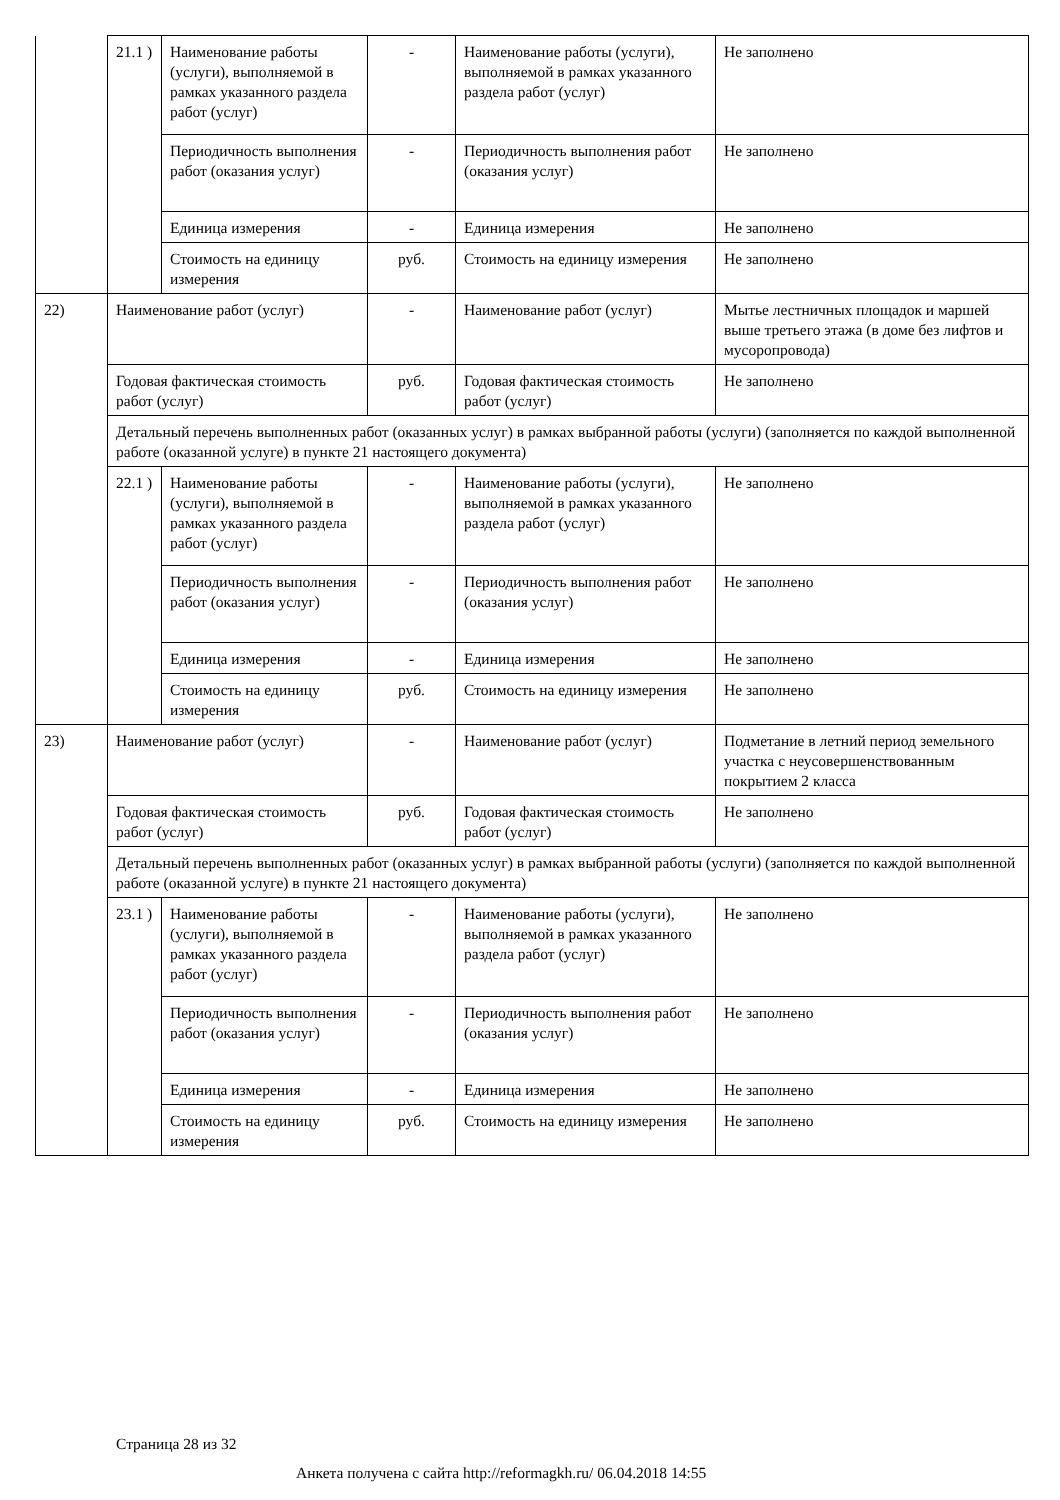| | 21.1 ) | Наименование работы (услуги), выполняемой в рамках указанного раздела работ (услуг) | - | Наименование работы (услуги), выполняемой в рамках указанного раздела работ (услуг) | Не заполнено |
| | | Периодичность выполнения работ (оказания услуг) | - | Периодичность выполнения работ (оказания услуг) | Не заполнено |
| | | Единица измерения | - | Единица измерения | Не заполнено |
| | | Стоимость на единицу измерения | руб. | Стоимость на единицу измерения | Не заполнено |
| 22) | Наименование работ (услуг) | | - | Наименование работ (услуг) | Мытье лестничных площадок и маршей выше третьего этажа (в доме без лифтов и мусоропровода) |
| | Годовая фактическая стоимость работ (услуг) | | руб. | Годовая фактическая стоимость работ (услуг) | Не заполнено |
| | Детальный перечень выполненных работ (оказанных услуг) в рамках выбранной работы (услуги) (заполняется по каждой выполненной работе (оказанной услуге) в пункте 21 настоящего документа) | | | | |
| | 22.1 ) | Наименование работы (услуги), выполняемой в рамках указанного раздела работ (услуг) | - | Наименование работы (услуги), выполняемой в рамках указанного раздела работ (услуг) | Не заполнено |
| | | Периодичность выполнения работ (оказания услуг) | - | Периодичность выполнения работ (оказания услуг) | Не заполнено |
| | | Единица измерения | - | Единица измерения | Не заполнено |
| | | Стоимость на единицу измерения | руб. | Стоимость на единицу измерения | Не заполнено |
| 23) | Наименование работ (услуг) | | - | Наименование работ (услуг) | Подметание в летний период земельного участка с неусовершенствованным покрытием 2 класса |
| | Годовая фактическая стоимость работ (услуг) | | руб. | Годовая фактическая стоимость работ (услуг) | Не заполнено |
| | Детальный перечень выполненных работ (оказанных услуг) в рамках выбранной работы (услуги) (заполняется по каждой выполненной работе (оказанной услуге) в пункте 21 настоящего документа) | | | | |
| | 23.1 ) | Наименование работы (услуги), выполняемой в рамках указанного раздела работ (услуг) | - | Наименование работы (услуги), выполняемой в рамках указанного раздела работ (услуг) | Не заполнено |
| | | Периодичность выполнения работ (оказания услуг) | - | Периодичность выполнения работ (оказания услуг) | Не заполнено |
| | | Единица измерения | - | Единица измерения | Не заполнено |
| | | Стоимость на единицу измерения | руб. | Стоимость на единицу измерения | Не заполнено |
Страница 28 из 32
Анкета получена с сайта http://reformagkh.ru/ 06.04.2018 14:55